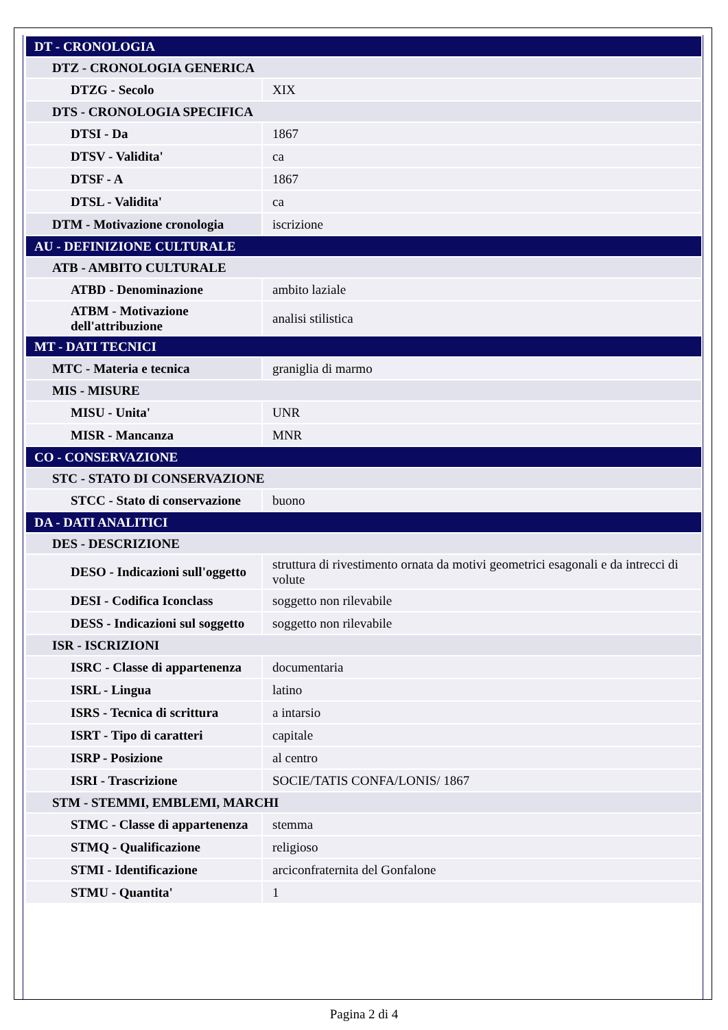| DT - CRONOLOGIA | |
| DTZ - CRONOLOGIA GENERICA | |
| DTZG - Secolo | XIX |
| DTS - CRONOLOGIA SPECIFICA | |
| DTSI - Da | 1867 |
| DTSV - Validita' | ca |
| DTSF - A | 1867 |
| DTSL - Validita' | ca |
| DTM - Motivazione cronologia | iscrizione |
| AU - DEFINIZIONE CULTURALE | |
| ATB - AMBITO CULTURALE | |
| ATBD - Denominazione | ambito laziale |
| ATBM - Motivazione dell'attribuzione | analisi stilistica |
| MT - DATI TECNICI | |
| MTC - Materia e tecnica | graniglia di marmo |
| MIS - MISURE | |
| MISU - Unita' | UNR |
| MISR - Mancanza | MNR |
| CO - CONSERVAZIONE | |
| STC - STATO DI CONSERVAZIONE | |
| STCC - Stato di conservazione | buono |
| DA - DATI ANALITICI | |
| DES - DESCRIZIONE | |
| DESO - Indicazioni sull'oggetto | struttura di rivestimento ornata da motivi geometrici esagonali e da intrecci di volute |
| DESI - Codifica Iconclass | soggetto non rilevabile |
| DESS - Indicazioni sul soggetto | soggetto non rilevabile |
| ISR - ISCRIZIONI | |
| ISRC - Classe di appartenenza | documentaria |
| ISRL - Lingua | latino |
| ISRS - Tecnica di scrittura | a intarsio |
| ISRT - Tipo di caratteri | capitale |
| ISRP - Posizione | al centro |
| ISRI - Trascrizione | SOCIE/TATIS CONFA/LONIS/ 1867 |
| STM - STEMMI, EMBLEMI, MARCHI | |
| STMC - Classe di appartenenza | stemma |
| STMQ - Qualificazione | religioso |
| STMI - Identificazione | arciconfraternita del Gonfalone |
| STMU - Quantita' | 1 |
Pagina 2 di 4